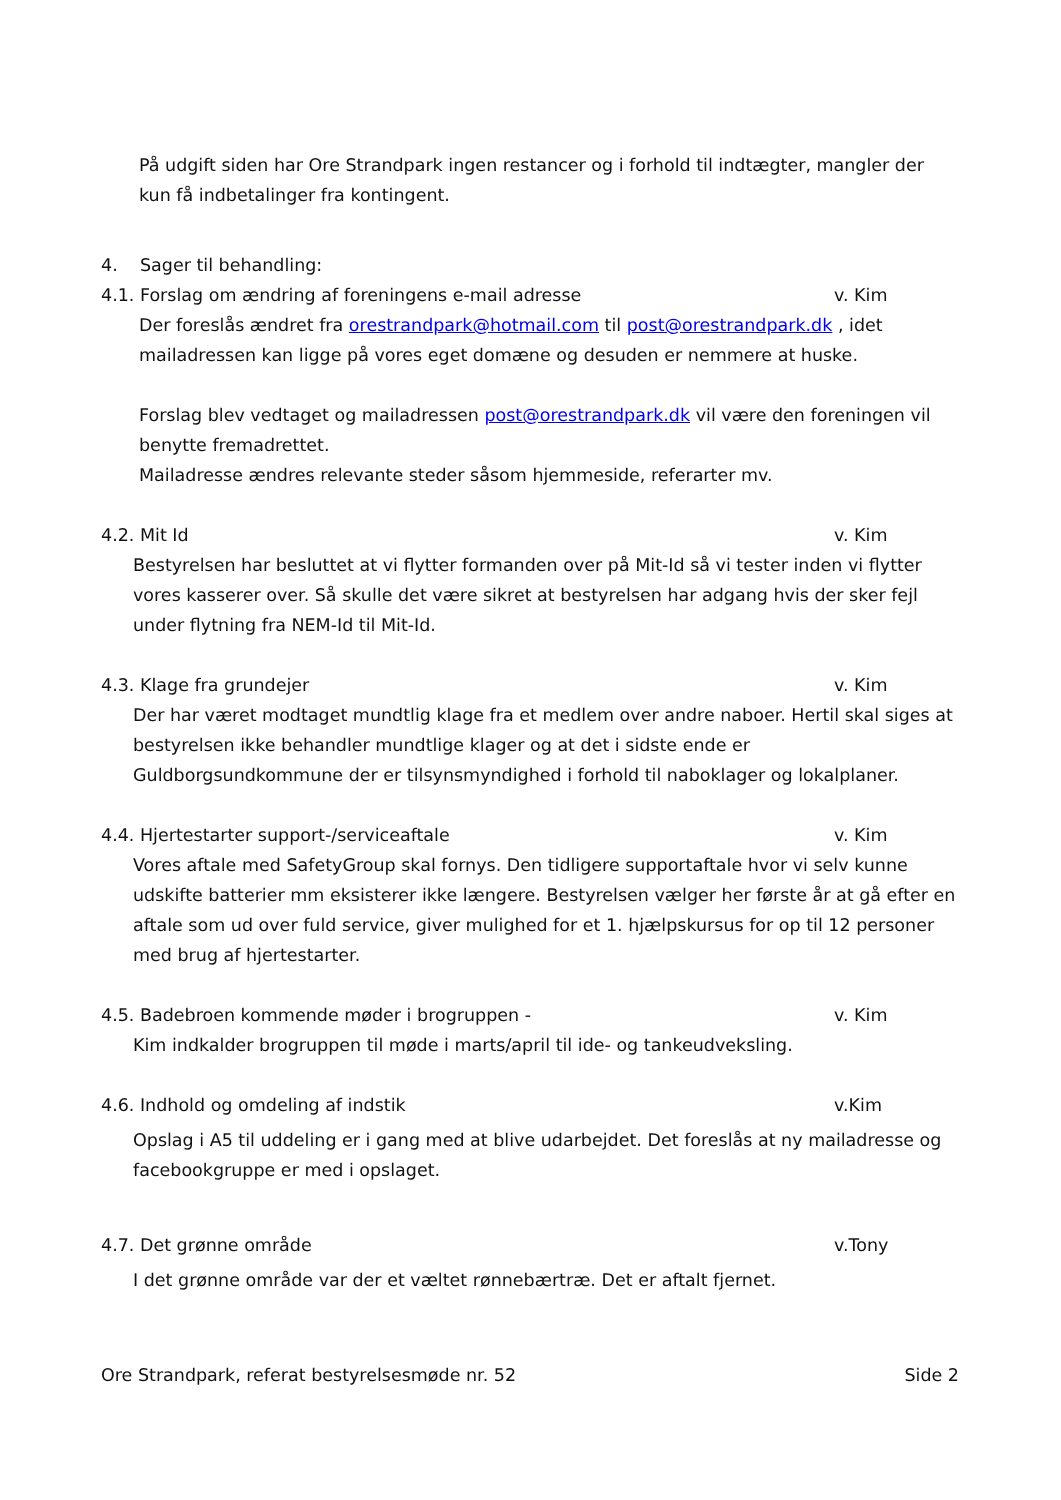På udgift siden har Ore Strandpark ingen restancer og i forhold til indtægter, mangler der kun få indbetalinger fra kontingent.
4. Sager til behandling:
4.1. Forslag om ændring af foreningens e-mail adresse v. Kim
Der foreslås ændret fra orestrandpark@hotmail.com til post@orestrandpark.dk , idet mailadressen kan ligge på vores eget domæne og desuden er nemmere at huske.
Forslag blev vedtaget og mailadressen post@orestrandpark.dk vil være den foreningen vil benytte fremadrettet.
Mailadresse ændres relevante steder såsom hjemmeside, referarter mv.
4.2. Mit Id v. Kim
Bestyrelsen har besluttet at vi flytter formanden over på Mit-Id så vi tester inden vi flytter vores kasserer over. Så skulle det være sikret at bestyrelsen har adgang hvis der sker fejl under flytning fra NEM-Id til Mit-Id.
4.3. Klage fra grundejer v. Kim
Der har været modtaget mundtlig klage fra et medlem over andre naboer. Hertil skal siges at bestyrelsen ikke behandler mundtlige klager og at det i sidste ende er Guldborgsundkommune der er tilsynsmyndighed i forhold til naboklager og lokalplaner.
4.4. Hjertestarter support-/serviceaftale v. Kim
Vores aftale med SafetyGroup skal fornys. Den tidligere supportaftale hvor vi selv kunne udskifte batterier mm eksisterer ikke længere. Bestyrelsen vælger her første år at gå efter en aftale som ud over fuld service, giver mulighed for et 1. hjælpskursus for op til 12 personer med brug af hjertestarter.
4.5. Badebroen kommende møder i brogruppen - v. Kim
Kim indkalder brogruppen til møde i marts/april til ide- og tankeudveksling.
4.6. Indhold og omdeling af indstik v.Kim
Opslag i A5 til uddeling er i gang med at blive udarbejdet. Det foreslås at ny mailadresse og facebookgruppe er med i opslaget.
4.7. Det grønne område v.Tony
I det grønne område var der et væltet rønnebærtræ. Det er aftalt fjernet.
Ore Strandpark, referat bestyrelsesmøde nr. 52 Side 2